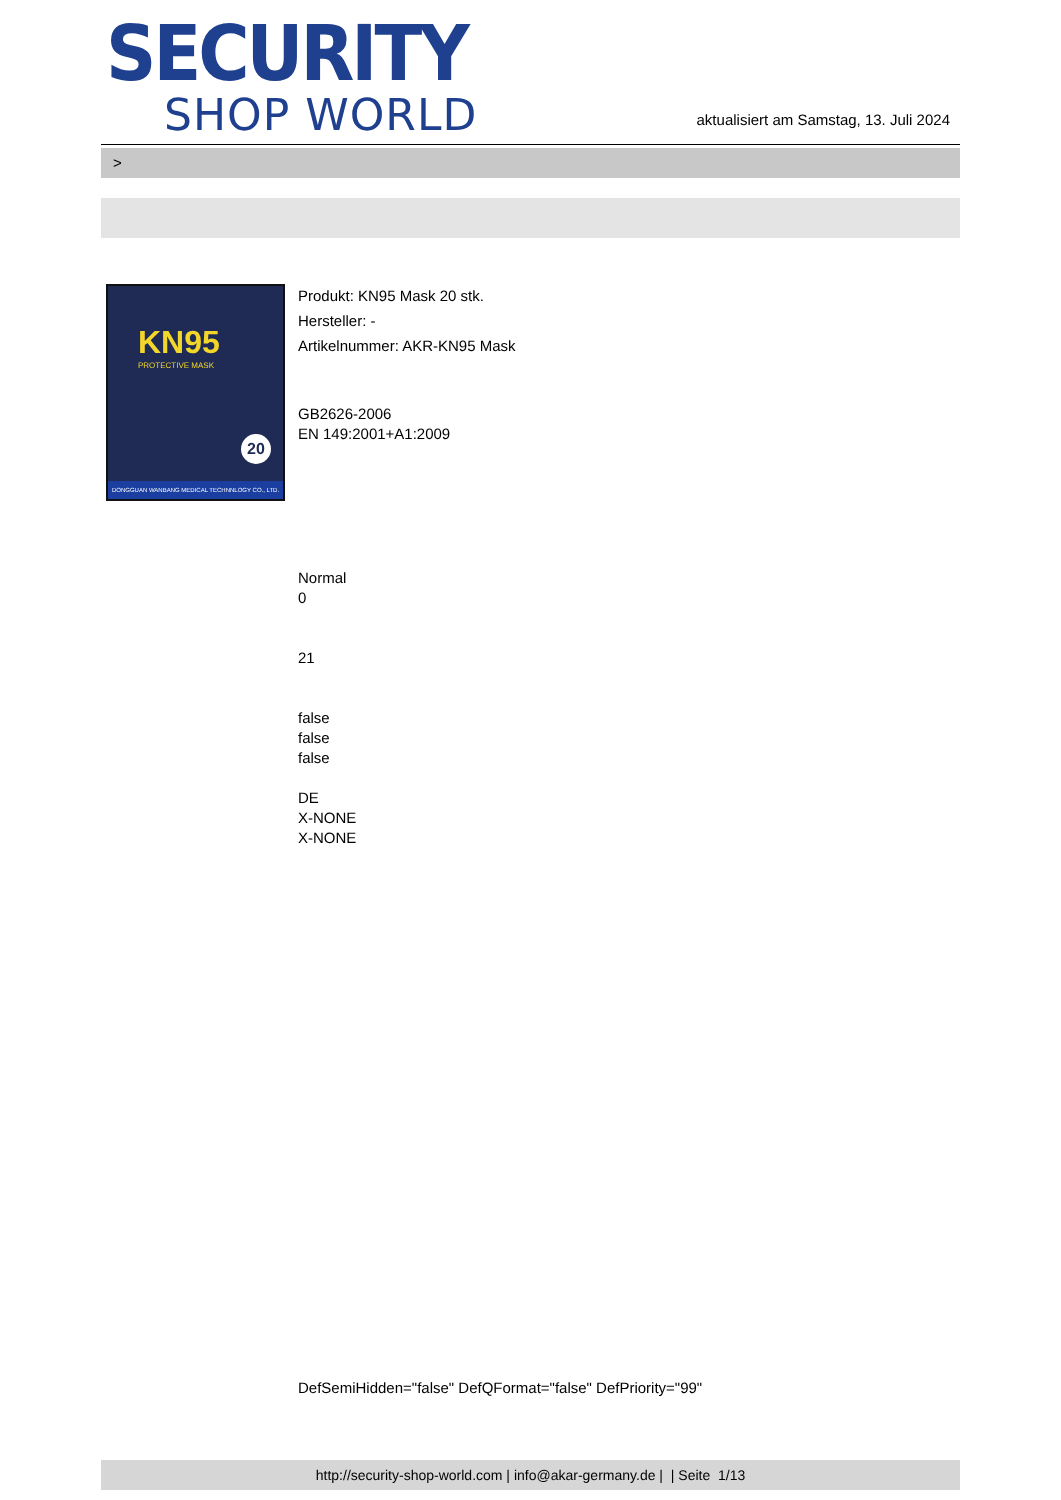SECURITY
SHOP WORLD
aktualisiert am Samstag, 13. Juli 2024
>
KN95
PROTECTIVE MASK
20
DONGGUAN WANBANG MEDICAL TECHNNLOGY CO., LTD.
Produkt: KN95 Mask 20 stk.
Hersteller: -
Artikelnummer: AKR-KN95 Mask
GB2626-2006
EN 149:2001+A1:2009
Normal
0
21
false
false
false
DE
X-NONE
X-NONE
DefSemiHidden="false" DefQFormat="false" DefPriority="99"
http://security-shop-world.com | info@akar-germany.de | | Seite 1/13